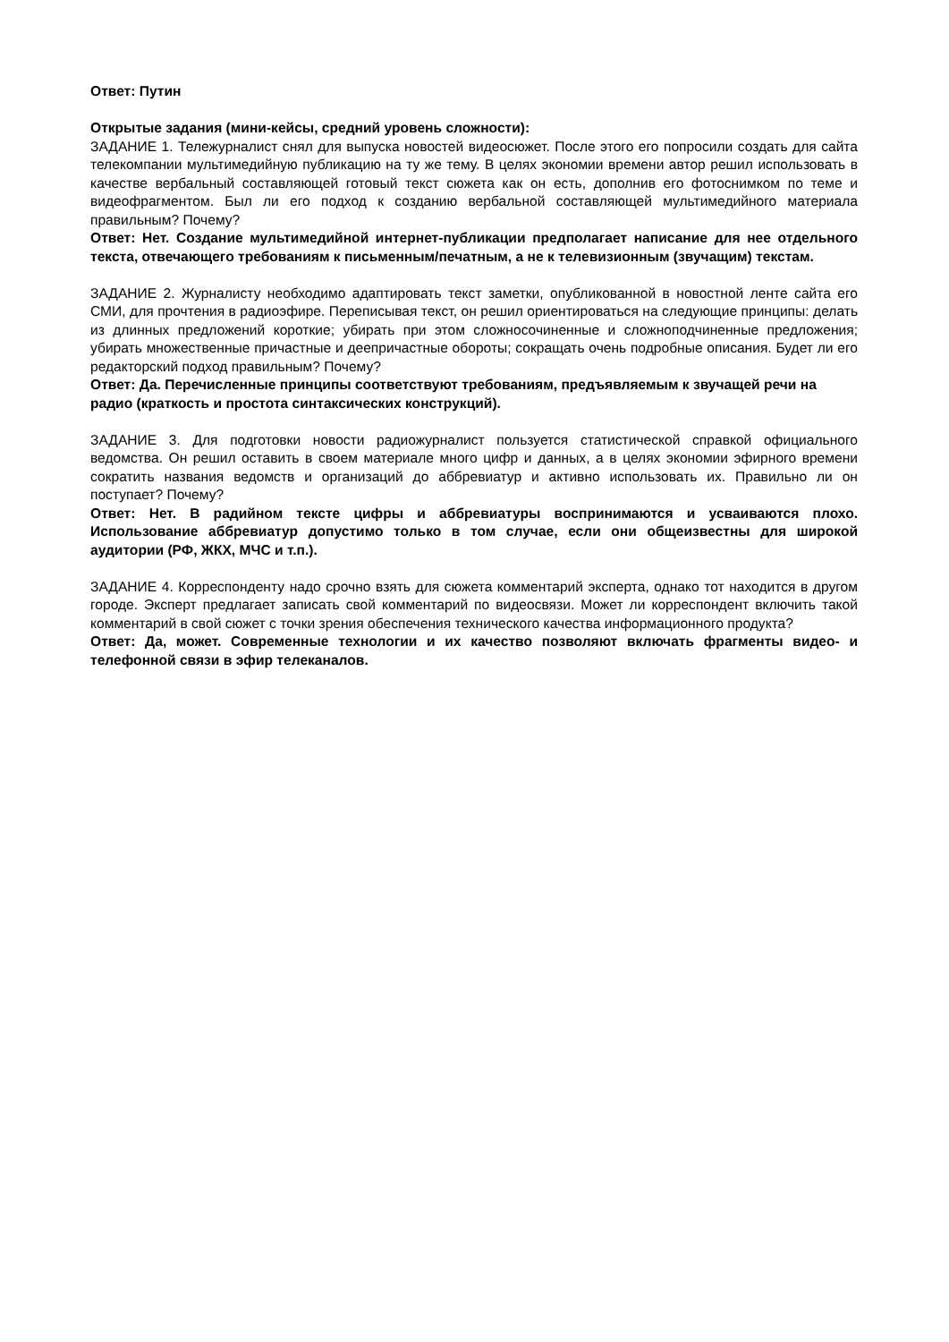Ответ: Путин
Открытые задания (мини-кейсы, средний уровень сложности):
ЗАДАНИЕ 1. Тележурналист снял для выпуска новостей видеосюжет. После этого его попросили создать для сайта телекомпании мультимедийную публикацию на ту же тему. В целях экономии времени автор решил использовать в качестве вербальный составляющей готовый текст сюжета как он есть, дополнив его фотоснимком по теме и видеофрагментом. Был ли его подход к созданию вербальной составляющей мультимедийного материала правильным? Почему?
Ответ: Нет. Создание мультимедийной интернет-публикации предполагает написание для нее отдельного текста, отвечающего требованиям к письменным/печатным, а не к телевизионным (звучащим) текстам.
ЗАДАНИЕ 2. Журналисту необходимо адаптировать текст заметки, опубликованной в новостной ленте сайта его СМИ, для прочтения в радиоэфире. Переписывая текст, он решил ориентироваться на следующие принципы: делать из длинных предложений короткие; убирать при этом сложносочиненные и сложноподчиненные предложения; убирать множественные причастные и деепричастные обороты; сокращать очень подробные описания. Будет ли его редакторский подход правильным? Почему?
Ответ: Да. Перечисленные принципы соответствуют требованиям, предъявляемым к звучащей речи на радио (краткость и простота синтаксических конструкций).
ЗАДАНИЕ 3. Для подготовки новости радиожурналист пользуется статистической справкой официального ведомства. Он решил оставить в своем материале много цифр и данных, а в целях экономии эфирного времени сократить названия ведомств и организаций до аббревиатур и активно использовать их. Правильно ли он поступает? Почему?
Ответ: Нет. В радийном тексте цифры и аббревиатуры воспринимаются и усваиваются плохо. Использование аббревиатур допустимо только в том случае, если они общеизвестны для широкой аудитории (РФ, ЖКХ, МЧС и т.п.).
ЗАДАНИЕ 4. Корреспонденту надо срочно взять для сюжета комментарий эксперта, однако тот находится в другом городе. Эксперт предлагает записать свой комментарий по видеосвязи. Может ли корреспондент включить такой комментарий в свой сюжет с точки зрения обеспечения технического качества информационного продукта?
Ответ: Да, может. Современные технологии и их качество позволяют включать фрагменты видео- и телефонной связи в эфир телеканалов.